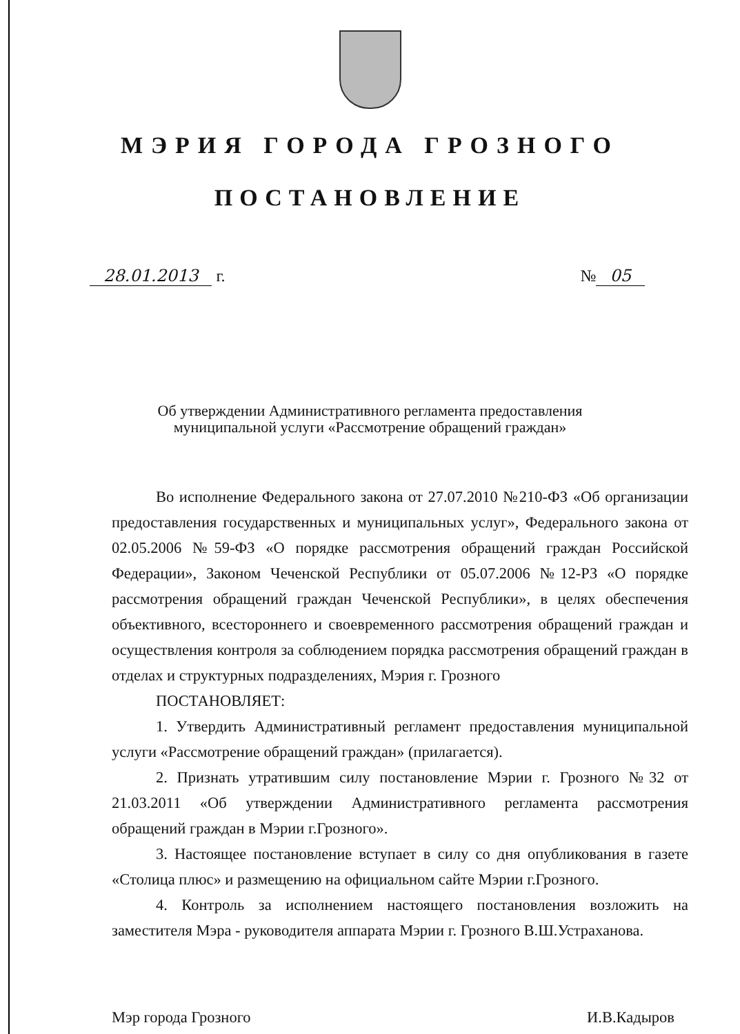МЭРИЯ ГОРОДА ГРОЗНОГО
ПОСТАНОВЛЕНИЕ
28.01.2013 г. № 05
Об утверждении Административного регламента предоставления
муниципальной услуги «Рассмотрение обращений граждан»
Во исполнение Федерального закона от 27.07.2010 №210-ФЗ «Об организации предоставления государственных и муниципальных услуг», Федерального закона от 02.05.2006 №59-ФЗ «О порядке рассмотрения обращений граждан Российской Федерации», Законом Чеченской Республики от 05.07.2006 №12-РЗ «О порядке рассмотрения обращений граждан Чеченской Республики», в целях обеспечения объективного, всестороннего и своевременного рассмотрения обращений граждан и осуществления контроля за соблюдением порядка рассмотрения обращений граждан в отделах и структурных подразделениях, Мэрия г. Грозного
ПОСТАНОВЛЯЕТ:
1. Утвердить Административный регламент предоставления муниципальной услуги «Рассмотрение обращений граждан» (прилагается).
2. Признать утратившим силу постановление Мэрии г. Грозного №32 от 21.03.2011 «Об утверждении Административного регламента рассмотрения обращений граждан в Мэрии г.Грозного».
3. Настоящее постановление вступает в силу со дня опубликования в газете «Столица плюс» и размещению на официальном сайте Мэрии г.Грозного.
4. Контроль за исполнением настоящего постановления возложить на заместителя Мэра - руководителя аппарата Мэрии г. Грозного В.Ш.Устраханова.
Мэр города Грозного И.В.Кадыров